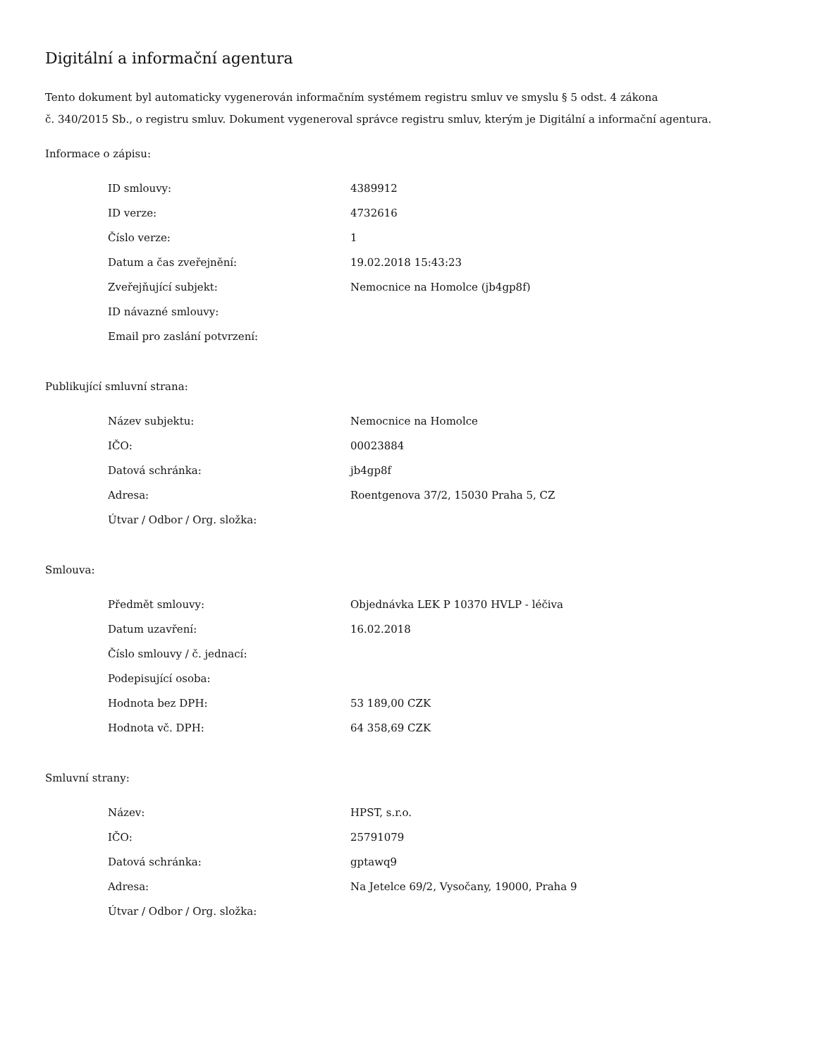Digitální a informační agentura
Tento dokument byl automaticky vygenerován informačním systémem registru smluv ve smyslu § 5 odst. 4 zákona
č. 340/2015 Sb., o registru smluv. Dokument vygeneroval správce registru smluv, kterým je Digitální a informační agentura.
Informace o zápisu:
| ID smlouvy: | 4389912 |
| ID verze: | 4732616 |
| Číslo verze: | 1 |
| Datum a čas zveřejnění: | 19.02.2018 15:43:23 |
| Zveřejňující subjekt: | Nemocnice na Homolce (jb4gp8f) |
| ID návazné smlouvy: | |
| Email pro zaslání potvrzení: | |
Publikující smluvní strana:
| Název subjektu: | Nemocnice na Homolce |
| IČO: | 00023884 |
| Datová schránka: | jb4gp8f |
| Adresa: | Roentgenova 37/2, 15030 Praha 5, CZ |
| Útvar / Odbor / Org. složka: | |
Smlouva:
| Předmět smlouvy: | Objednávka LEK P 10370 HVLP - léčiva |
| Datum uzavření: | 16.02.2018 |
| Číslo smlouvy / č. jednací: | |
| Podepisující osoba: | |
| Hodnota bez DPH: | 53 189,00 CZK |
| Hodnota vč. DPH: | 64 358,69 CZK |
Smluvní strany:
| Název: | HPST, s.r.o. |
| IČO: | 25791079 |
| Datová schránka: | gptawq9 |
| Adresa: | Na Jetelce 69/2, Vysočany, 19000, Praha 9 |
| Útvar / Odbor / Org. složka: | |